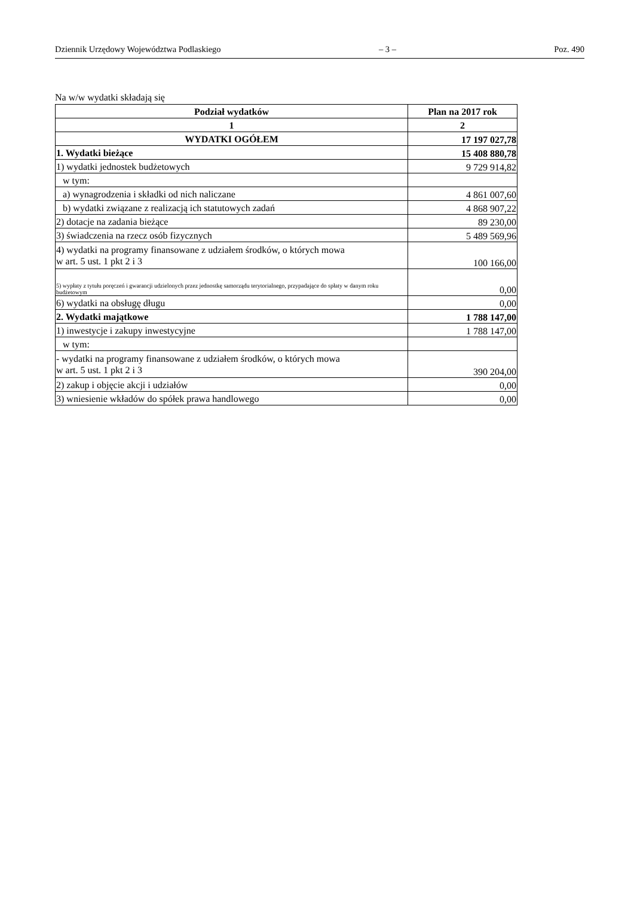Dziennik Urzędowy Województwa Podlaskiego – 3 – Poz. 490
Na w/w wydatki składają się
| Podział wydatków | Plan na 2017 rok |
| --- | --- |
| 1 | 2 |
| WYDATKI OGÓŁEM | 17 197 027,78 |
| 1. Wydatki bieżące | 15 408 880,78 |
| 1) wydatki jednostek budżetowych | 9 729 914,82 |
| w tym: | |
| a) wynagrodzenia i składki od nich naliczane | 4 861 007,60 |
| b) wydatki związane z realizacją ich statutowych zadań | 4 868 907,22 |
| 2) dotacje na zadania bieżące | 89 230,00 |
| 3) świadczenia na rzecz osób fizycznych | 5 489 569,96 |
| 4) wydatki na programy finansowane z udziałem środków, o których mowa w art. 5 ust. 1 pkt 2 i 3 | 100 166,00 |
| 5) wypłaty z tytułu poręczeń i gwarancji udzielonych przez jednostkę samorządu terytorialnego, przypadające do spłaty w danym roku budżetowym | 0,00 |
| 6) wydatki na obsługę długu | 0,00 |
| 2. Wydatki majątkowe | 1 788 147,00 |
| 1) inwestycje i zakupy inwestycyjne | 1 788 147,00 |
| w tym: | |
| - wydatki na programy finansowane z udziałem środków, o których mowa w art. 5 ust. 1 pkt 2 i 3 | 390 204,00 |
| 2) zakup i objęcie akcji i udziałów | 0,00 |
| 3) wniesienie wkładów do spółek prawa handlowego | 0,00 |